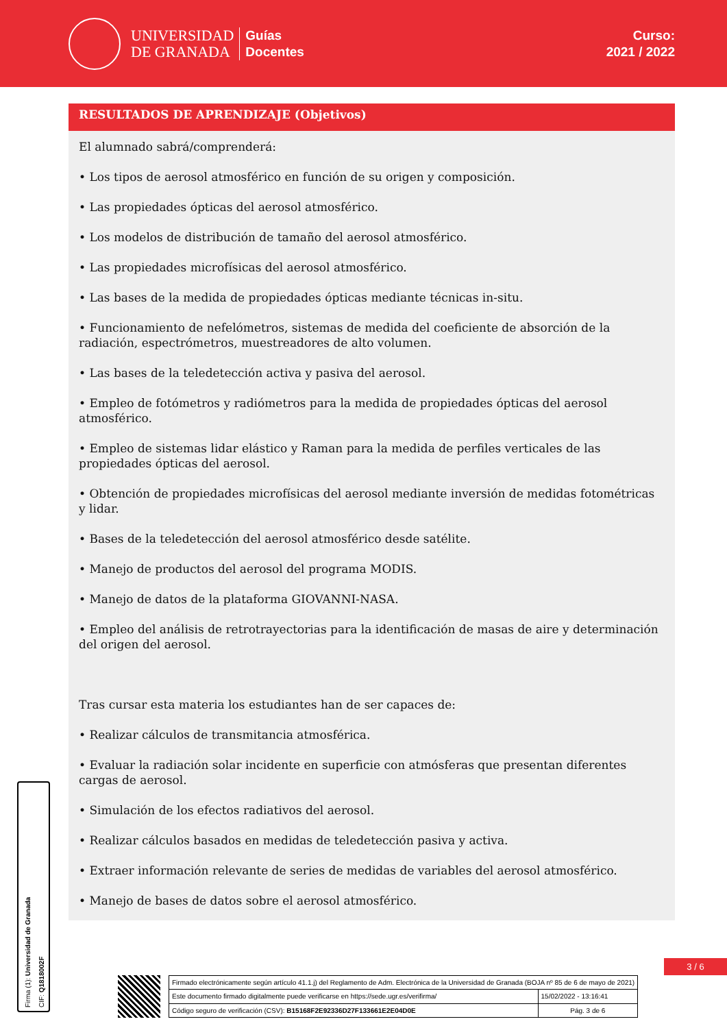UNIVERSIDAD
DE GRANADA
Guías
Docentes
Curso:
2021 / 2022
RESULTADOS DE APRENDIZAJE (Objetivos)
El alumnado sabrá/comprenderá:
• Los tipos de aerosol atmosférico en función de su origen y composición.
• Las propiedades ópticas del aerosol atmosférico.
• Los modelos de distribución de tamaño del aerosol atmosférico.
• Las propiedades microfísicas del aerosol atmosférico.
• Las bases de la medida de propiedades ópticas mediante técnicas in-situ.
• Funcionamiento de nefelómetros, sistemas de medida del coeficiente de absorción de la radiación, espectrómetros, muestreadores de alto volumen.
• Las bases de la teledetección activa y pasiva del aerosol.
• Empleo de fotómetros y radiómetros para la medida de propiedades ópticas del aerosol atmosférico.
• Empleo de sistemas lidar elástico y Raman para la medida de perfiles verticales de las propiedades ópticas del aerosol.
• Obtención de propiedades microfísicas del aerosol mediante inversión de medidas fotométricas y lidar.
• Bases de la teledetección del aerosol atmosférico desde satélite.
• Manejo de productos del aerosol del programa MODIS.
• Manejo de datos de la plataforma GIOVANNI-NASA.
• Empleo del análisis de retrotrayectorias para la identificación de masas de aire y determinación del origen del aerosol.
Tras cursar esta materia los estudiantes han de ser capaces de:
• Realizar cálculos de transmitancia atmosférica.
• Evaluar la radiación solar incidente en superficie con atmósferas que presentan diferentes cargas de aerosol.
• Simulación de los efectos radiativos del aerosol.
• Realizar cálculos basados en medidas de teledetección pasiva y activa.
• Extraer información relevante de series de medidas de variables del aerosol atmosférico.
• Manejo de bases de datos sobre el aerosol atmosférico.
Firma (1): Universidad de Granada
CIF: Q1818002F
3 / 6
| Firmado electrónicamente según artículo 41.1.j) del Reglamento de Adm. Electrónica de la Universidad de Granada (BOJA nº 85 de 6 de mayo de 2021) | |
| Este documento firmado digitalmente puede verificarse en https://sede.ugr.es/verifirma/ | 15/02/2022 - 13:16:41 |
| Código seguro de verificación (CSV): B15168F2E92336D27F133661E2E04D0E | Pág. 3 de 6 |